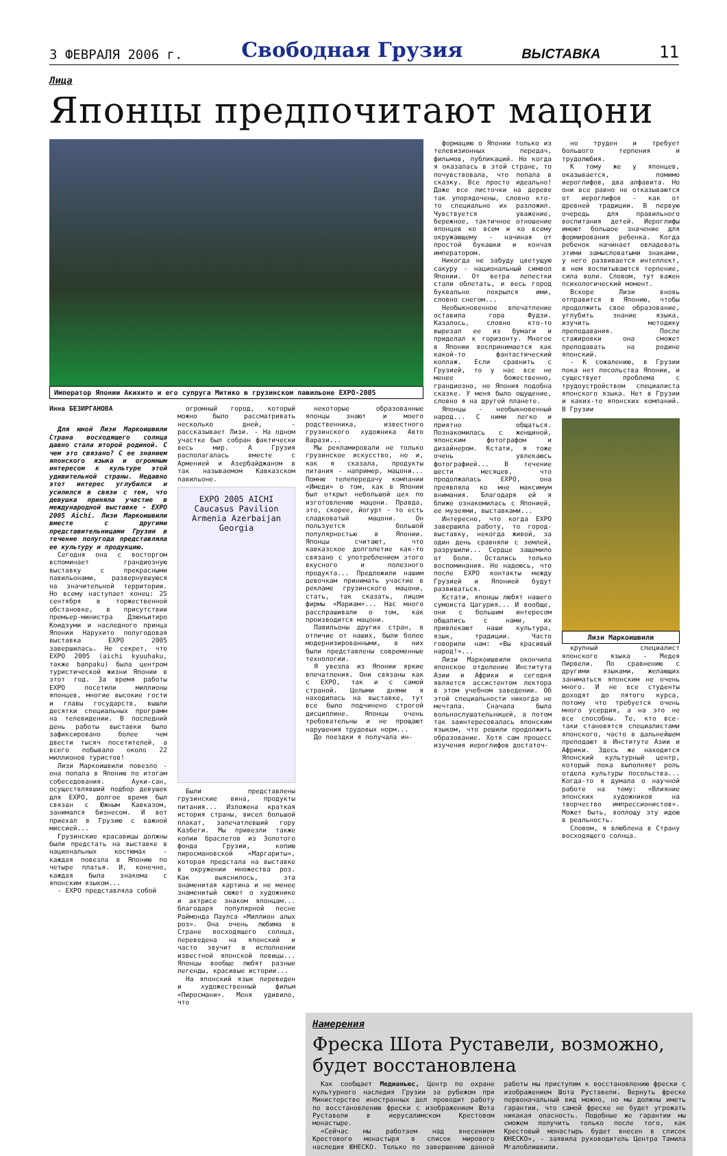3 ФЕВРАЛЯ 2006 г. Свободная Грузия ВЫСТАВКА 11
Лица
Японцы предпочитают мацони
Император Японии Акихито и его супруга Митико в грузинском павильоне EXPO-2005
Инна БЕЗИРГАНОВА
Для юной Лизи Маркоишвили Страна восходящего солнца давно стала второй родиной. С чем это связано? С ее знанием японского языка и огромным интересом к культуре этой удивительной страны. Недавно этот интерес углубился и усилился в связи с тем, что девушка приняла участие в международной выставке - EXPO 2005 Aichi. Лизи Маркоишвили вместе с другими представительницами Грузии в течение полугода представляла ее культуру и продукцию.
Сегодня она с восторгом вспоминает грандиозную выставку с прекрасными павильонами, развернувшуюся на значительной территории. Но всему наступает конец: 25 сентября в торжественной обстановке, в присутствии премьер-министра Дзюнъитиро Коидзуми и наследного принца Японии Нарухито полугодовая выставка EXPO 2005 завершилась. Не секрет, что EXPO 2005 (aichi kyuuhaku, также banpaku) была центром туристической жизни Японии в этот год. За время работы EXPO посетили миллионы японцев, многие высокие гости и главы государств, вышли десятки специальных программ на телевидении. В последний день работы выставки было зафиксировано более чем двести тысяч посетителей, а всего побывало около 22 миллионов туристов!
Лизи Маркоишвили повезло - она попала в Японию по итогам собеседования. Ауки-сан, осуществлявший подбор девушек для EXPO, долгое время был связан с Южным Кавказом, занимался бизнесом. И вот приехал в Грузию с важной миссией...
Грузинские красавицы должны были предстать на выставке в национальных костюмах - каждая повезла в Японию по четыре платья. И, конечно, каждая была знакома с японским языком...
- EXPO представляла собой
огромный город, который можно было рассматривать несколько дней, - рассказывает Лизи. - На одном участке был собран фактически весь мир. А Грузия располагалась вместе с Арменией и Азербайджаном в так называемом Кавказском павильоне.
EXPO 2005 AICHI
Caucasus Pavilion
Armenia Azerbaijan Georgia
Были представлены грузинские вина, продукты питания... Изложена краткая история страны, висел большой плакат, запечатлевший гору Казбеги. Мы привезли также копии браслетов из Золотого фонда Грузии, копию пиросмановской «Маргариты», которая предстала на выставке в окружении множества роз. Как выяснилось, эта знаменитая картина и не менее знаменитый сюжет о художнике и актрисе знаком японцам... благодаря популярной песне Раймонда Паулса «Миллион алых роз». Она очень любима в Стране восходящего солнца, переведена на японский и часто звучит в исполнении известной японской певицы... Японцы вообще любят разные легенды, красивые истории...
На японский язык переведен и художественный фильм «Пиросмани». Меня удивило, что
некоторые образованные японцы знают и моего родственника, известного грузинского художника Авто Варази...
Мы рекламировали не только грузинское искусство, но и, как я сказала, продукты питания - например, мацони... Помню телепередачу компании «Имеди» о том, как в Японии был открыт небольшой цех по изготовлению мацони. Правда, это, скорее, йогурт - то есть сладковатый мацони. Он пользуется большой популярностью в Японии. Японцы считают, что кавказское долголетие как-то связано с употреблением этого вкусного и полезного продукта... Предложили нашим девочкам принимать участие в рекламе грузинского мацони, стать, так сказать, лицом фирмы «Мариам»... Нас много расспрашивали о том, как производится мацони.
Павильоны других стран, в отличие от наших, были более модернизированными, в них были представлены современные технологии.
Я увезла из Японии яркие впечатления. Они связаны как с EXPO, так и с самой страной. Целыми днями я находилась на выставке, тут все было подчинено строгой дисциплине. Японцы очень требовательны и не прощают нарушения трудовых норм...
До поездки я получала ин-
формацию о Японии только из телевизионных передач, фильмов, публикаций. Но когда я оказалась в этой стране, то почувствовала, что попала в сказку. Все просто идеально! Даже все листочки на дереве так упорядочены, словно кто-то специально их разложил. Чувствуется уважение, бережное, тактичное отношение японцев ко всем и ко всему окружающему - начиная от простой букашки и кончая императором.
Никогда не забуду цветущую сакуру - национальный символ Японии. От ветра лепестки стали облетать, и весь город буквально покрылся ими, словно снегом...
Необыкновенное впечатление оставила гора Фудзи. Казалось, словно кто-то вырезал ее из бумаги и приделал к горизонту. Многое в Японии воспринимается как какой-то фантастический коллаж. Если сравнить с Грузией, то у нас все не менее божественно, грандиозно, но Япония подобна сказке. У меня было ощущение, словно я на другой планете.
Японцы - необыкновенный народ... С ними легко и приятно общаться. Познакомилась с женщиной, японским фотографом и дизайнером. Кстати, я тоже очень увлекаюсь фотографией... В течение шести месяцев, что продолжалась EXPO, она проявляла ко мне максимум внимания. Благодаря ей я ближе ознакомилась с Японией, ее музеями, выставками...
Интересно, что когда EXPO завершила работу, то город-выставку, некогда живой, за один день сравняли с землей, разрушили... Сердце защемило от боли. Остались только воспоминания. Но надеюсь, что после EXPO контакты между Грузией и Японией будут развиваться.
Кстати, японцы любят нашего сумоиста Цагурия... И вообще, они с большим интересом общались с нами, их привлекают наши культура, язык, традиции. Часто говорили нам: «Вы красивый народ!»...
Лизи Маркоишвили окончила японское отделение Института Азии и Африки и сегодня является ассистентом лектора в этом учебном заведении. Об этой специальности никогда не мечтала. Сначала была вольнослушательницей, а потом так заинтересовалась японским языком, что решили продолжить образование. Хотя сам процесс изучения иероглифов достаточ-
но труден и требует большого терпения и трудолюбия.
К тому же у японцев, оказывается, помимо иероглифов, два алфавита. Но они все равно не отказываются от иероглифов - как от древней традиции. В первую очередь для правильного воспитания детей. Иероглифы имеют большое значение для формирования ребенка. Когда ребенок начинает овладевать этими замысловатыми знаками, у него развивается интеллект, в нем воспитываются терпение, сила воли. Словом, тут важен психологический момент.
Вскоре Лизи вновь отправится в Японию, чтобы продолжить свое образование, углубить знание языка, изучить методику преподавания. После стажировки она сможет преподавать на родине японский.
- К сожалению, в Грузии пока нет посольства Японии, и существует проблема с трудоустройством специалиста японского языка. Нет в Грузии и каких-то японских компаний. В Грузии
Лизи Маркоишвили
крупный специалист японского языка - Медея Пирвели. По сравнению с другими языками, желающих заниматься японским не очень много. И не все студенты доходят до пятого курса, потому что требуется очень много усердия, а на это не все способны. Те, кто все-таки становятся специалистами японского, часто в дальнейшем преподают в Институте Азии и Африки. Здесь же находится Японский культурный центр, который пока выполняет роль отдела культуры посольства... Когда-то я думала о научной работе на тему: «Влияние японских художников на творчество импрессионистов». Может быть, воплощу эту идею в реальность.
Словом, я влюблена в Страну восходящего солнца.
Намерения
Фреска Шота Руставели, возможно, будет восстановлена
Как сообщает Медианьюс, Центр по охране культурного наследия Грузии за рубежом при Министерстве иностранных дел проводит работу по восстановлению фрески с изображением Шота Руставели в иерусалимском Крестовом монастыре.
«Сейчас мы работаем над внесением Крестового монастыря в список мирового наследия ЮНЕСКО. Только по завершению данной работы мы приступим к восстановлению фрески с изображением Шота Руставели. Вернуть фреске первоначальный вид можно, но мы должны иметь гарантии, что самой фреске не будет угрожать никакая опасность. Подобные же гарантии мы сможем получить только после того, как Крестовый монастырь будет внесен в список ЮНЕСКО», - заявила руководитель Центра Тамила Мгалоблишвили.